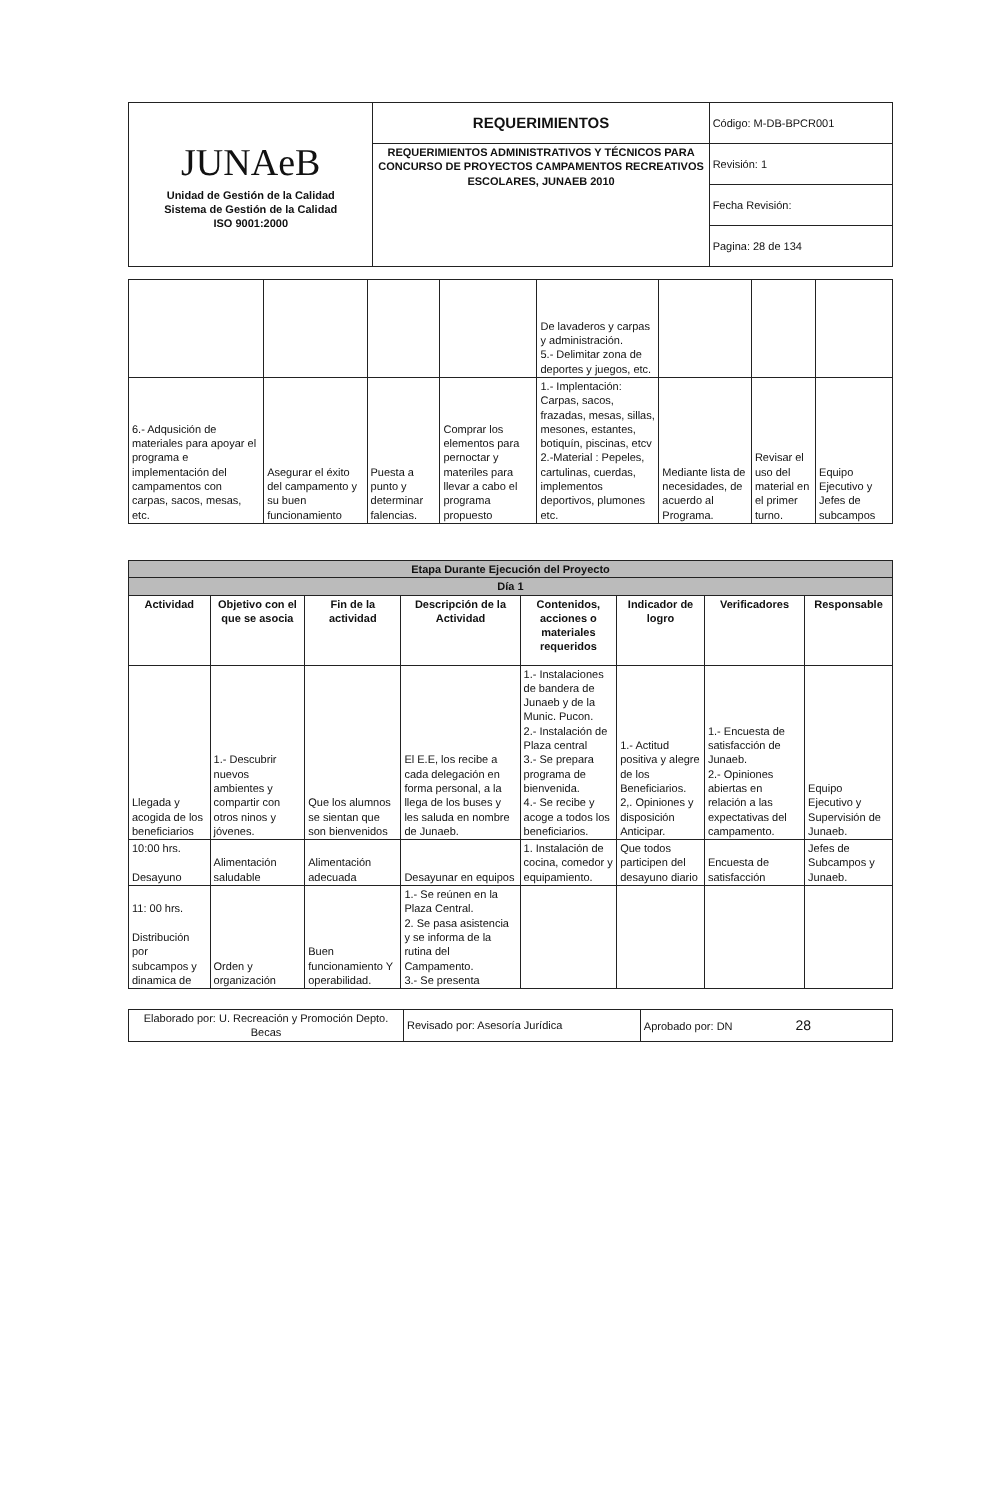| JUNAeB Unidad de Gestión de la Calidad Sistema de Gestión de la Calidad ISO 9001:2000 | REQUERIMIENTOS | Código: M-DB-BPCR001 |
| | REQUERIMIENTOS ADMINISTRATIVOS Y TÉCNICOS PARA CONCURSO DE PROYECTOS CAMPAMENTOS RECREATIVOS ESCOLARES, JUNAEB 2010 | Revisión: 1 |
| | | Fecha Revisión: |
| | | Pagina: 28 de 134 |
| | | | | De lavaderos y carpas y administración. 5.- Delimitar zona de deportes y juegos, etc. | | | |
| 6.- Adqusición de materiales para apoyar el programa e implementación del campamentos con carpas, sacos, mesas, etc. | Asegurar el éxito del campamento y su buen funcionamiento | Puesta a punto y determinar falencias. | Comprar los elementos para pernoctar y materiles para llevar a cabo el programa propuesto | 1.- Implentación: Carpas, sacos, frazadas, mesas, sillas, mesones, estantes, botiquín, piscinas, etcv 2.-Material : Pepeles, cartulinas, cuerdas, implementos deportivos, plumones etc. | Mediante lista de necesidades, de acuerdo al Programa. | Revisar el uso del material en el primer turno. | Equipo Ejecutivo y Jefes de subcampos |
| Etapa Durante Ejecución del Proyecto | | | | | | | |
| Día 1 | | | | | | | |
| Actividad | Objetivo con el que se asocia | Fin de la actividad | Descripción de la Actividad | Contenidos, acciones o materiales requeridos | Indicador de logro | Verificadores | Responsable |
| Llegada y acogida de los beneficiarios | 1.- Descubrir nuevos ambientes y compartir con otros ninos y jóvenes. | Que los alumnos se sientan que son bienvenidos | El E.E, los recibe a cada delegación en forma personal, a la llega de los buses y les saluda en nombre de Junaeb. | 1.- Instalaciones de bandera de Junaeb y de la Munic. Pucon. 2.- Instalación de Plaza central 3.- Se prepara programa de bienvenida. 4.- Se recibe y acoge a todos los beneficiarios. | 1.- Actitud positiva y alegre de los Beneficiarios. 2,. Opiniones y disposición Anticipar. | 1.- Encuesta de satisfacción de Junaeb. 2.- Opiniones abiertas en relación a las expectativas del campamento. | Equipo Ejecutivo y Supervisión de Junaeb. |
| 10:00 hrs. Desayuno | Alimentación saludable | Alimentación adecuada | Desayunar en equipos | 1. Instalación de cocina, comedor y equipamiento. | Que todos participen del desayuno diario | Encuesta de satisfacción | Jefes de Subcampos y Junaeb. |
| 11: 00 hrs. Distribución por subcampos y dinamica de | Orden y organización | Buen funcionamiento Y operabilidad. | 1.- Se reúnen en la Plaza Central. 2. Se pasa asistencia y se informa de la rutina del Campamento. 3.- Se presenta | | | | |
| Elaborado por: U. Recreación y Promoción Depto. Becas | Revisado por: Asesoría Jurídica | Aprobado por: DN 28 |